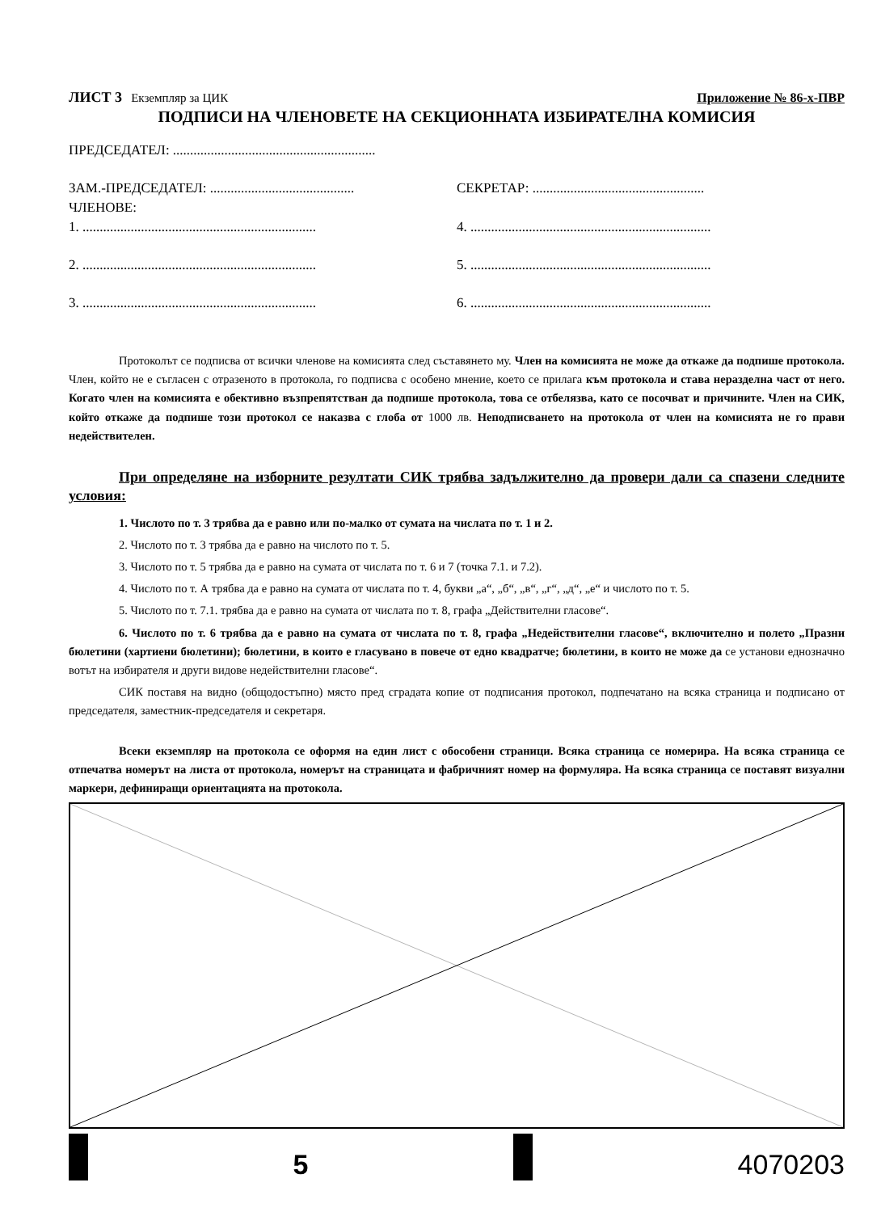ЛИСТ 3 Екземпляр за ЦИК Приложение № 86-х-ПВР
ПОДПИСИ НА ЧЛЕНОВЕТЕ НА СЕКЦИОННАТА ИЗБИРАТЕЛНА КОМИСИЯ
ПРЕДСЕДАТЕЛ: ...........................................................
ЗАМ.-ПРЕДСЕДАТЕЛ: ..........................................
СЕКРЕТАР: ..................................................
ЧЛЕНОВЕ:
1. ....................................................................
4. ......................................................................
2. ....................................................................
5. ......................................................................
3. ....................................................................
6. ......................................................................
Протоколът се подписва от всички членове на комисията след съставянето му. Член на комисията не може да откаже да подпише протокола. Член, който не е съгласен с отразеното в протокола, го подписва с особено мнение, което се прилага към протокола и става неразделна част от него. Когато член на комисията е обективно възпрепятстван да подпише протокола, това се отбелязва, като се посочват и причините. Член на СИК, който откаже да подпише този протокол се наказва с глоба от 1000 лв. Неподписването на протокола от член на комисията не го прави недействителен.
При определяне на изборните резултати СИК трябва задължително да провери дали са спазени следните условия:
1. Числото по т. 3 трябва да е равно или по-малко от сумата на числата по т. 1 и 2.
2. Числото по т. 3 трябва да е равно на числото по т. 5.
3. Числото по т. 5 трябва да е равно на сумата от числата по т. 6 и 7 (точка 7.1. и 7.2).
4. Числото по т. А трябва да е равно на сумата от числата по т. 4, букви „а“, „б“, „в“, „г“, „д“, „е“ и числото по т. 5.
5. Числото по т. 7.1. трябва да е равно на сумата от числата по т. 8, графа „Действителни гласове“.
6. Числото по т. 6 трябва да е равно на сумата от числата по т. 8, графа „Недействителни гласове“, включително и полето „Празни бюлетини (хартиени бюлетини); бюлетини, в които е гласувано в повече от едно квадратче; бюлетини, в които не може да се установи еднозначно вотът на избирателя и други видове недействителни гласове“.
СИК поставя на видно (общодостъпно) място пред сградата копие от подписания протокол, подпечатано на всяка страница и подписано от председателя, заместник-председателя и секретаря.
Всеки екземпляр на протокола се оформя на един лист с обособени страници. Всяка страница се номерира. На всяка страница се отпечатва номерът на листа от протокола, номерът на страницата и фабричният номер на формуляра. На всяка страница се поставят визуални маркери, дефиниращи ориентацията на протокола.
5
4070203